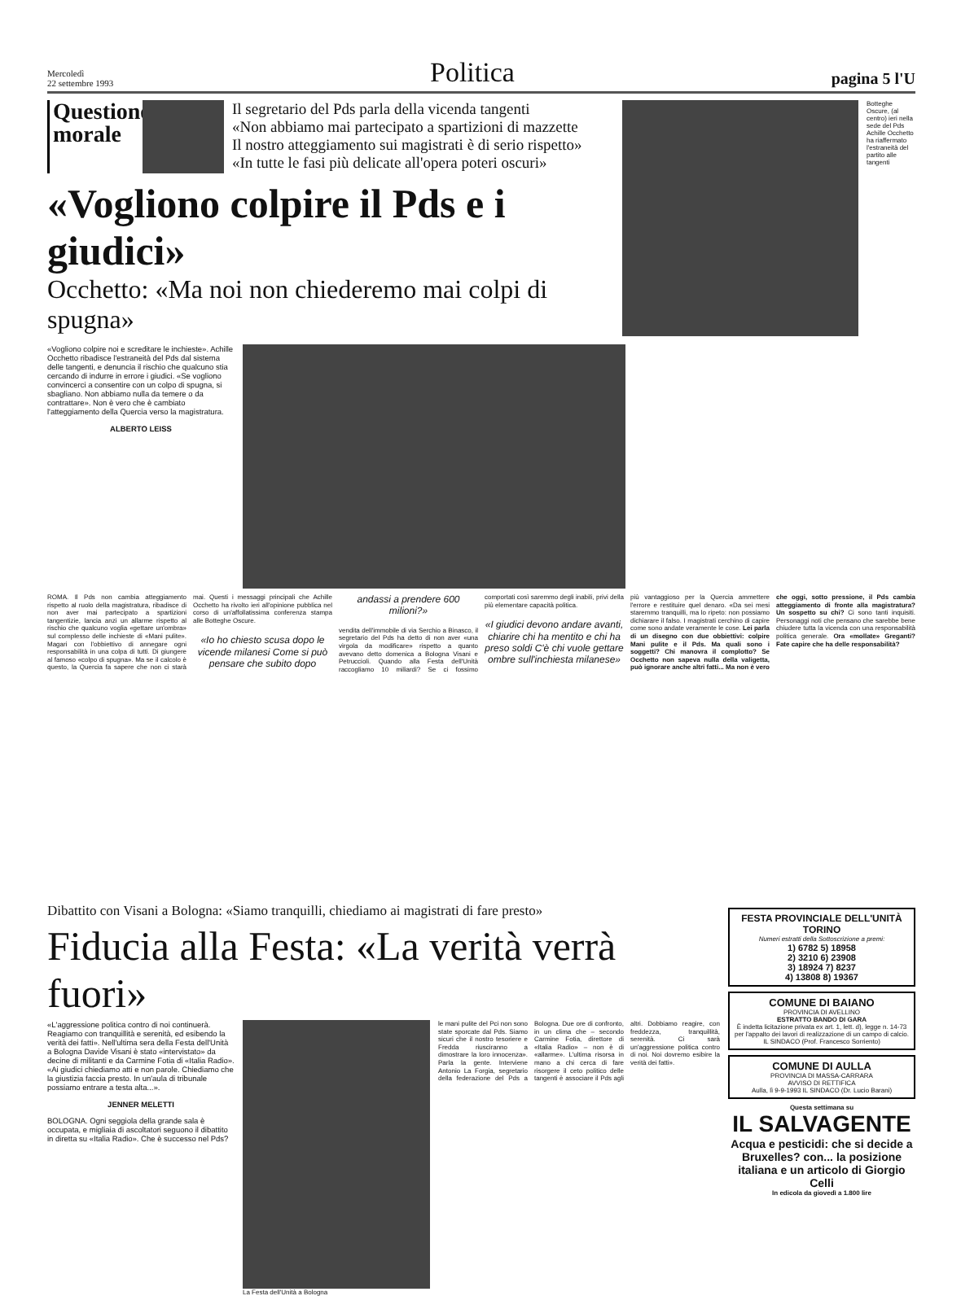Mercoledì
22 settembre 1993
Politica
pagina 5 l'U
Questione morale
Il segretario del Pds parla della vicenda tangenti
«Non abbiamo mai partecipato a spartizioni di mazzette
Il nostro atteggiamento sui magistrati è di serio rispetto»
«In tutte le fasi più delicate all'opera poteri oscuri»
«Vogliono colpire il Pds e i giudici»
Occhetto: «Ma noi non chiederemo mai colpi di spugna»
Botteghe Oscure, (al centro) ieri nella sede del Pds Achille Occhetto ha riaffermato l'estraneità del partito alle tangenti
«Vogliono colpire noi e screditare le inchieste». Achille Occhetto ribadisce l'estraneità del Pds dal sistema delle tangenti, e denuncia il rischio che qualcuno stia cercando di indurre in errore i giudici. «Se vogliono convincerci a consentire con un colpo di spugna, si sbagliano. Non abbiamo nulla da temere o da contrattare». Non è vero che è cambiato l'atteggiamento della Quercia verso la magistratura.
ALBERTO LEISS
ROMA. Il Pds non cambia atteggiamento rispetto al ruolo della magistratura, ribadisce di non aver mai partecipato a spartizioni tangentizie, lancia anzi un allarme rispetto al rischio che qualcuno voglia «gettare un'ombra» sul complesso delle inchieste di «Mani pulite». Magari con l'obbiettivo di annegare ogni responsabilità in una colpa di tutti. Di giungere al famoso «colpo di spugna». Ma se il calcolo è questo, la Quercia fa sapere che non ci starà mai. Questi i messaggi principali che Achille Occhetto ha rivolto ieri all'opinione pubblica nel corso di un'affollatissima conferenza stampa alle Botteghe Oscure.
«Io ho chiesto scusa dopo le vicende milanesi Come si può pensare che subito dopo andassi a prendere 600 milioni?»
vendita dell'immobile di via Serchio a Binasco, il segretario del Pds ha detto di non aver «una virgola da modificare» rispetto a quanto avevano detto domenica a Bologna Visani e Petruccioli. Quando alla Festa dell'Unità raccoglia­mo 10 miliardi? Se ci fossimo comportati così saremmo degli inabili, privi della più elementare capacità politica.
«I giudici devono andare avanti, chiarire chi ha mentito e chi ha preso soldi C'è chi vuole gettare ombre sull'inchiesta milanese»
più vantaggioso per la Quercia ammettere l'errore e restituire quel denaro. «Da sei mesi staremmo tranquilli, ma lo ripeto: non possiamo dichiarare il falso. I magistrati cerchino di capire come sono andate veramente le cose. Lei parla di un disegno con due obbiettivi: colpire Mani pulite e il Pds. Ma quali sono i soggetti? Chi manovra il complotto? Se Occhetto non sapeva nulla della valigetta, può ignorare anche altri fatti... Ma non è vero che oggi, sotto pressione, il Pds cambia atteggiamento di fronte alla magistratura? Un sospetto su chi? Ci sono tanti inquisiti. Personaggi noti che pensano che sarebbe bene chiudere tutta la vicenda con una responsabilità politica generale. Ora «mollate» Greganti? Fate capire che ha delle responsabilità?
Dibattito con Visani a Bologna: «Siamo tranquilli, chiediamo ai magistrati di fare presto»
Fiducia alla Festa: «La verità verrà fuori»
«L'aggressione politica contro di noi continuerà. Reagiamo con tranquillità e serenità, ed esibendo la verità dei fatti». Nell'ultima sera della Festa dell'Unità a Bologna Davide Visani è stato «intervistato» da decine di militanti e da Carmine Fotia di «Italia Radio». «Ai giudici chiediamo atti e non parole. Chiediamo che la giustizia faccia presto. In un'aula di tribunale possiamo entrare a testa alta...».
JENNER MELETTI
BOLOGNA. Ogni seggiola della grande sala è occupata, e migliaia di ascoltatori seguono il dibattito in diretta su «Italia Radio». Che è successo nel Pds?
La Festa dell'Unità a Bologna
le mani pulite del Pci non sono state sporcate dal Pds. Siamo sicuri che il nostro tesoriere e Fredda riusciranno a dimostrare la loro innocenza». Parla la gente. Interviene Antonio La Forgia, segretario della federazione del Pds a Bologna. Due ore di confronto, in un clima che – secondo Carmine Fotia, direttore di «Italia Radio» – non è di «allarme». L'ultima risorsa in mano a chi cerca di fare risorgere il ceto politico delle tangenti è associare il Pds agli altri. Dobbiamo reagire, con freddezza, tranquillità, serenità. Ci sarà un'aggressione politica contro di noi. Noi dovremo esibire la verità dei fatti».
FESTA PROVINCIALE DELL'UNITÀ TORINO
Numeri estratti della Sottoscrizione a premi:
1) 6782 5) 18958
2) 3210 6) 23908
3) 18924 7) 8237
4) 13808 8) 19367
COMUNE DI BAIANO
PROVINCIA DI AVELLINO
ESTRATTO BANDO DI GARA
È indetta licitazione privata ex art. 1, lett. d), legge n. 14-73 per l'appalto dei lavori di realizzazione di un campo di calcio.
IL SINDACO (Prof. Francesco Sorriento)
COMUNE DI AULLA
PROVINCIA DI MASSA-CARRARA
AVVISO DI RETTIFICA
Aulla, lì 9-9-1993 IL SINDACO (Dr. Lucio Barani)
Questa settimana su
IL SALVAGENTE
Acqua e pesticidi: che si decide a Bruxelles? con... la posizione italiana e un articolo di Giorgio Celli
In edicola da giovedì a 1.800 lire